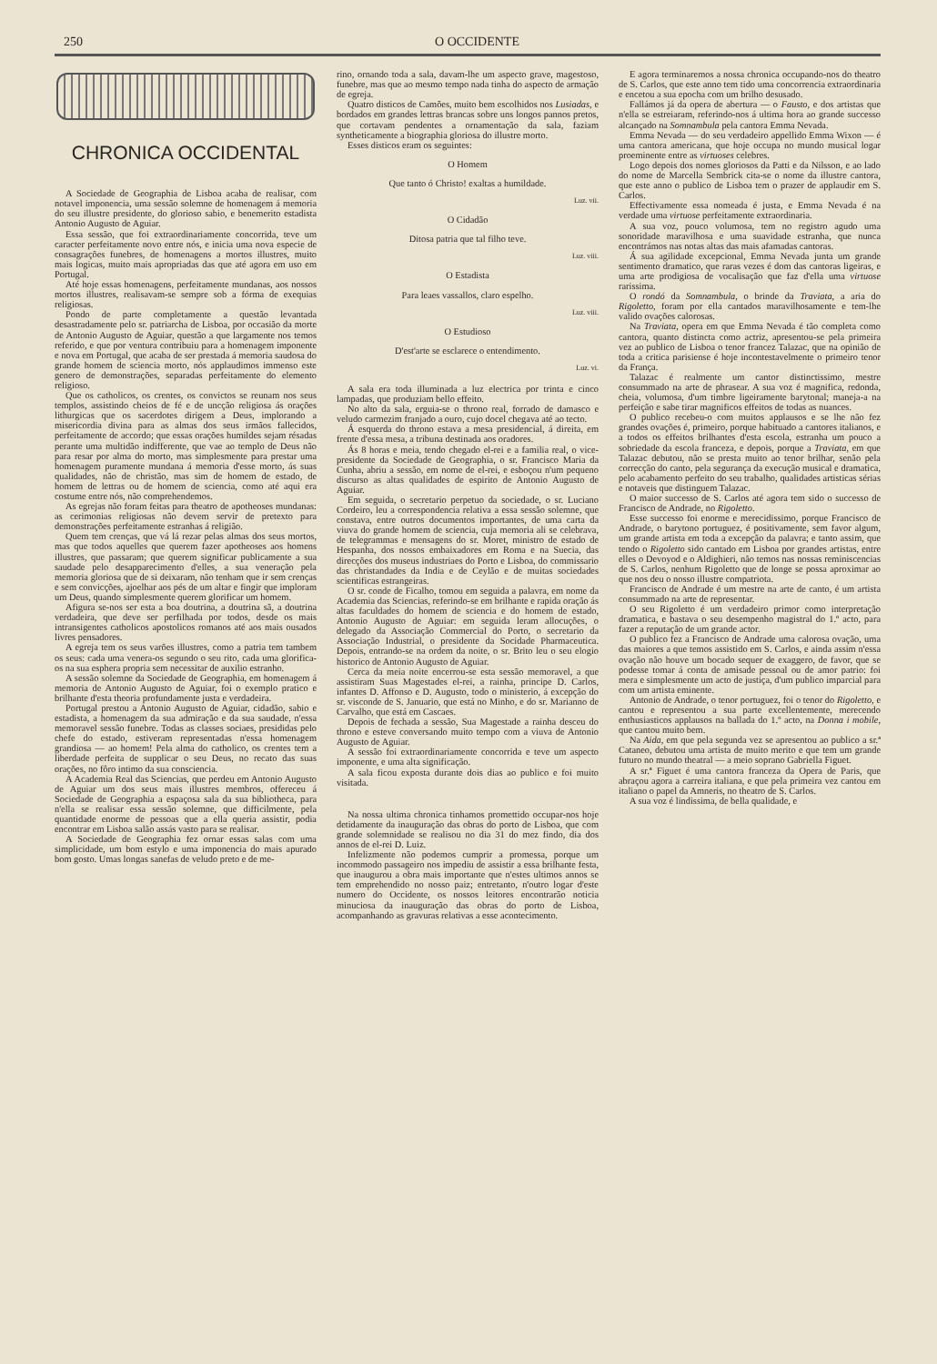250 O OCCIDENTE
CHRONICA OCCIDENTAL
A Sociedade de Geographia de Lisboa acaba de realisar, com notavel imponencia, uma sessão solemne de homenagem á memoria do seu illustre presidente, do glorioso sabio, e benemerito estadista Antonio Augusto de Aguiar.
Essa sessão, que foi extraordinariamente concorrida, teve um caracter perfeitamente novo entre nós, e inicia uma nova especie de consagrações funebres, de homenagens a mortos illustres, muito mais logicas, muito mais apropriadas das que até agora em uso em Portugal.
Até hoje essas homenagens, perfeitamente mundanas, aos nossos mortos illustres, realisavam-se sempre sob a fórma de exequias religiosas.
Pondo de parte completamente a questão levantada desastradamente pelo sr. patriarcha de Lisboa, por occasião da morte de Antonio Augusto de Aguiar, questão a que largamente nos temos referido, e que por ventura contribuiu para a homenagem imponente e nova em Portugal, que acaba de ser prestada á memoria saudosa do grande homem de sciencia morto, nós applaudimos immenso este genero de demonstrações, separadas perfeitamente do elemento religioso.
Que os catholicos, os crentes, os convictos se reunam nos seus templos, assistindo cheios de fé e de uncção religiosa ás orações lithurgicas que os sacerdotes dirigem a Deus, implorando a misericordia divina para as almas dos seus irmãos fallecidos, perfeitamente de accordo; que essas orações humildes sejam résadas perante uma multidão indifferente, que vae ao templo de Deus não para resar por alma do morto, mas simplesmente para prestar uma homenagem puramente mundana á memoria d'esse morto, ás suas qualidades, não de christão, mas sim de homem de estado, de homem de lettras ou de homem de sciencia, como até aqui era costume entre nós, não comprehendemos.
As egrejas não foram feitas para theatro de apotheoses mundanas: as cerimonias religiosas não devem servir de pretexto para demonstrações perfeitamente estranhas á religião.
Quem tem crenças, que vá lá rezar pelas almas dos seus mortos, mas que todos aquelles que querem fazer apotheoses aos homens illustres, que passaram; que querem significar publicamente a sua saudade pelo desapparecimento d'elles, a sua veneração pela memoria gloriosa que de si deixaram, não tenham que ir sem crenças e sem convicções, ajoelhar aos pés de um altar e fingir que imploram um Deus, quando simplesmente querem glorificar um homem.
Afigura se-nos ser esta a boa doutrina, a doutrina sã, a doutrina verdadeira, que deve ser perfilhada por todos, desde os mais intransigentes catholicos apostolicos romanos até aos mais ousados livres pensadores.
A egreja tem os seus varões illustres, como a patria tem tambem os seus: cada uma venera-os segundo o seu rito, cada uma glorifica-os na sua esphera propria sem necessitar de auxilio estranho.
A sessão solemne da Sociedade de Geographia, em homenagem á memoria de Antonio Augusto de Aguiar, foi o exemplo pratico e brilhante d'esta theoria profundamente justa e verdadeira.
Portugal prestou a Antonio Augusto de Aguiar, cidadão, sabio e estadista, a homenagem da sua admiração e da sua saudade, n'essa memoravel sessão funebre. Todas as classes sociaes, presididas pelo chefe do estado, estiveram representadas n'essa homenagem grandiosa — ao homem! Pela alma do catholico, os crentes tem a liberdade perfeita de supplicar o seu Deus, no recato das suas orações, no fôro intimo da sua consciencia.
A Academia Real das Sciencias, que perdeu em Antonio Augusto de Aguiar um dos seus mais illustres membros, offereceu á Sociedade de Geographia a espaçosa sala da sua bibliotheca, para n'ella se realisar essa sessão solemne, que difficilmente, pela quantidade enorme de pessoas que a ella queria assistir, podia encontrar em Lisboa salão assás vasto para se realisar.
A Sociedade de Geographia fez ornar essas salas com uma simplicidade, um bom estylo e uma imponencia do mais apurado bom gosto. Umas longas sanefas de veludo preto e de me-
rino, ornando toda a sala, davam-lhe um aspecto grave, magestoso, funebre, mas que ao mesmo tempo nada tinha do aspecto de armação de egreja.
Quatro disticos de Camões, muito bem escolhidos nos Lusiadas, e bordados em grandes lettras brancas sobre uns longos pannos pretos, que cortavam pendentes a ornamentação da sala, faziam syntheticamente a biographia gloriosa do illustre morto.
Esses disticos eram os seguintes:
O Homem
Que tanto ó Christo! exaltas a humildade.
Luz. vii.
O Cidadão
Ditosa patria que tal filho teve.
Luz. viii.
O Estadista
Para leaes vassallos, claro espelho.
Luz. viii.
O Estudioso
D'est'arte se esclarece o entendimento.
Luz. vi.
A sala era toda illuminada a luz electrica por trinta e cinco lampadas, que produziam bello effeito.
No alto da sala, erguia-se o throno real, forrado de damasco e veludo carmezim franjado a ouro, cujo docel chegava até ao tecto.
Á esquerda do throno estava a mesa presidencial, á direita, em frente d'essa mesa, a tribuna destinada aos oradores.
Ás 8 horas e meia, tendo chegado el-rei e a familia real, o vice-presidente da Sociedade de Geographia, o sr. Francisco Maria da Cunha, abriu a sessão, em nome de el-rei, e esboçou n'um pequeno discurso as altas qualidades de espirito de Antonio Augusto de Aguiar.
Em seguida, o secretario perpetuo da sociedade, o sr. Luciano Cordeiro, leu a correspondencia relativa a essa sessão solemne, que constava, entre outros documentos importantes, de uma carta da viuva do grande homem de sciencia, cuja memoria ali se celebrava, de telegrammas e mensagens do sr. Moret, ministro de estado de Hespanha, dos nossos embaixadores em Roma e na Suecia, das direcções dos museus industriaes do Porto e Lisboa, do commissario das christandades da India e de Ceylão e de muitas sociedades scientificas estrangeiras.
O sr. conde de Ficalho, tomou em seguida a palavra, em nome da Academia das Sciencias, referindo-se em brilhante e rapida oração ás altas faculdades do homem de sciencia e do homem de estado, Antonio Augusto de Aguiar: em seguida leram allocuções, o delegado da Associação Commercial do Porto, o secretario da Associação Industrial, o presidente da Socidade Pharmaceutica. Depois, entrando-se na ordem da noite, o sr. Brito leu o seu elogio historico de Antonio Augusto de Aguiar.
Cerca da meia noite encerrou-se esta sessão memoravel, a que assistiram Suas Magestades el-rei, a rainha, principe D. Carlos, infantes D. Affonso e D. Augusto, todo o ministerio, á excepção do sr. visconde de S. Januario, que está no Minho, e do sr. Marianno de Carvalho, que está em Cascaes.
Depois de fechada a sessão, Sua Magestade a rainha desceu do throno e esteve conversando muito tempo com a viuva de Antonio Augusto de Aguiar.
A sessão foi extraordinariamente concorrida e teve um aspecto imponente, e uma alta significação.
A sala ficou exposta durante dois dias ao publico e foi muito visitada.
Na nossa ultima chronica tinhamos promettido occupar-nos hoje detidamente da inauguração das obras do porto de Lisboa, que com grande solemnidade se realisou no dia 31 do mez findo, dia dos annos de el-rei D. Luiz.
Infelizmente não podemos cumprir a promessa, porque um incommodo passageiro nos impediu de assistir a essa brilhante festa, que inaugurou a obra mais importante que n'estes ultimos annos se tem emprehendido no nosso paiz; entretanto, n'outro logar d'este numero do Occidente, os nossos leitores encontrarão noticia minuciosa da inauguração das obras do porto de Lisboa, acompanhando as gravuras relativas a esse acontecimento.
E agora terminaremos a nossa chronica occupando-nos do theatro de S. Carlos, que este anno tem tido uma concorrencia extraordinaria e encetou a sua epocha com um brilho desusado.
Fallámos já da opera de abertura — o Fausto, e dos artistas que n'ella se estreiaram, referindo-nos á ultima hora ao grande successo alcançado na Somnambula pela cantora Emma Nevada.
Emma Nevada — do seu verdadeiro appellido Emma Wixon — é uma cantora americana, que hoje occupa no mundo musical logar proeminente entre as virtuoses celebres.
Logo depois dos nomes gloriosos da Patti e da Nilsson, e ao lado do nome de Marcella Sembrick cita-se o nome da illustre cantora, que este anno o publico de Lisboa tem o prazer de applaudir em S. Carlos.
Effectivamente essa nomeada é justa, e Emma Nevada é na verdade uma virtuose perfeitamente extraordinaria.
A sua voz, pouco volumosa, tem no registro agudo uma sonoridade maravilhosa e uma suavidade estranha, que nunca encontrámos nas notas altas das mais afamadas cantoras.
Á sua agilidade excepcional, Emma Nevada junta um grande sentimento dramatico, que raras vezes é dom das cantoras ligeiras, e uma arte prodigiosa de vocalisação que faz d'ella uma virtuose rarissima.
O rondó da Somnambula, o brinde da Traviata, a aria do Rigoletto, foram por ella cantados maravilhosamente e tem-lhe valido ovações calorosas.
Na Traviata, opera em que Emma Nevada é tão completa como cantora, quanto distincta como actriz, apresentou-se pela primeira vez ao publico de Lisboa o tenor francez Talazac, que na opinião de toda a critica parisiense é hoje incontestavelmente o primeiro tenor da França.
Talazac é realmente um cantor distinctissimo, mestre consummado na arte de phrasear. A sua voz é magnifica, redonda, cheia, volumosa, d'um timbre ligeiramente barytonal; maneja-a na perfeição e sabe tirar magnificos effeitos de todas as nuances.
O publico recebeu-o com muitos applausos e se lhe não fez grandes ovações é, primeiro, porque habituado a cantores italianos, e a todos os effeitos brilhantes d'esta escola, estranha um pouco a sobriedade da escola franceza, e depois, porque a Traviata, em que Talazac debutou, não se presta muito ao tenor brilhar, senão pela correcção do canto, pela segurança da execução musical e dramatica, pelo acabamento perfeito do seu trabalho, qualidades artisticas sérias e notaveis que distinguem Talazac.
O maior successo de S. Carlos até agora tem sido o successo de Francisco de Andrade, no Rigoletto.
Esse successo foi enorme e merecidissimo, porque Francisco de Andrade, o barytono portuguez, é positivamente, sem favor algum, um grande artista em toda a excepção da palavra; e tanto assim, que tendo o Rigoletto sido cantado em Lisboa por grandes artistas, entre elles o Devoyod e o Aldighieri, não temos nas nossas reminiscencias de S. Carlos, nenhum Rigoletto que de longe se possa aproximar ao que nos deu o nosso illustre compatriota.
Francisco de Andrade é um mestre na arte de canto, é um artista consummado na arte de representar.
O seu Rigoletto é um verdadeiro primor como interpretação dramatica, e bastava o seu desempenho magistral do 1.º acto, para fazer a reputação de um grande actor.
O publico fez a Francisco de Andrade uma calorosa ovação, uma das maiores a que temos assistido em S. Carlos, e ainda assim n'essa ovação não houve um bocado sequer de exaggero, de favor, que se podesse tomar á conta de amisade pessoal ou de amor patrio: foi mera e simplesmente um acto de justiça, d'um publico imparcial para com um artista eminente.
Antonio de Andrade, o tenor portuguez, foi o tenor do Rigoletto, e cantou e representou a sua parte excellentemente, merecendo enthusiasticos applausos na ballada do 1.º acto, na Donna i mobile, que cantou muito bem.
Na Aida, em que pela segunda vez se apresentou ao publico a sr.ª Cataneo, debutou uma artista de muito merito e que tem um grande futuro no mundo theatral — a meio soprano Gabriella Figuet.
A sr.ª Figuet é uma cantora franceza da Opera de Paris, que abraçou agora a carreira italiana, e que pela primeira vez cantou em italiano o papel da Amneris, no theatro de S. Carlos.
A sua voz é lindissima, de bella qualidade, e